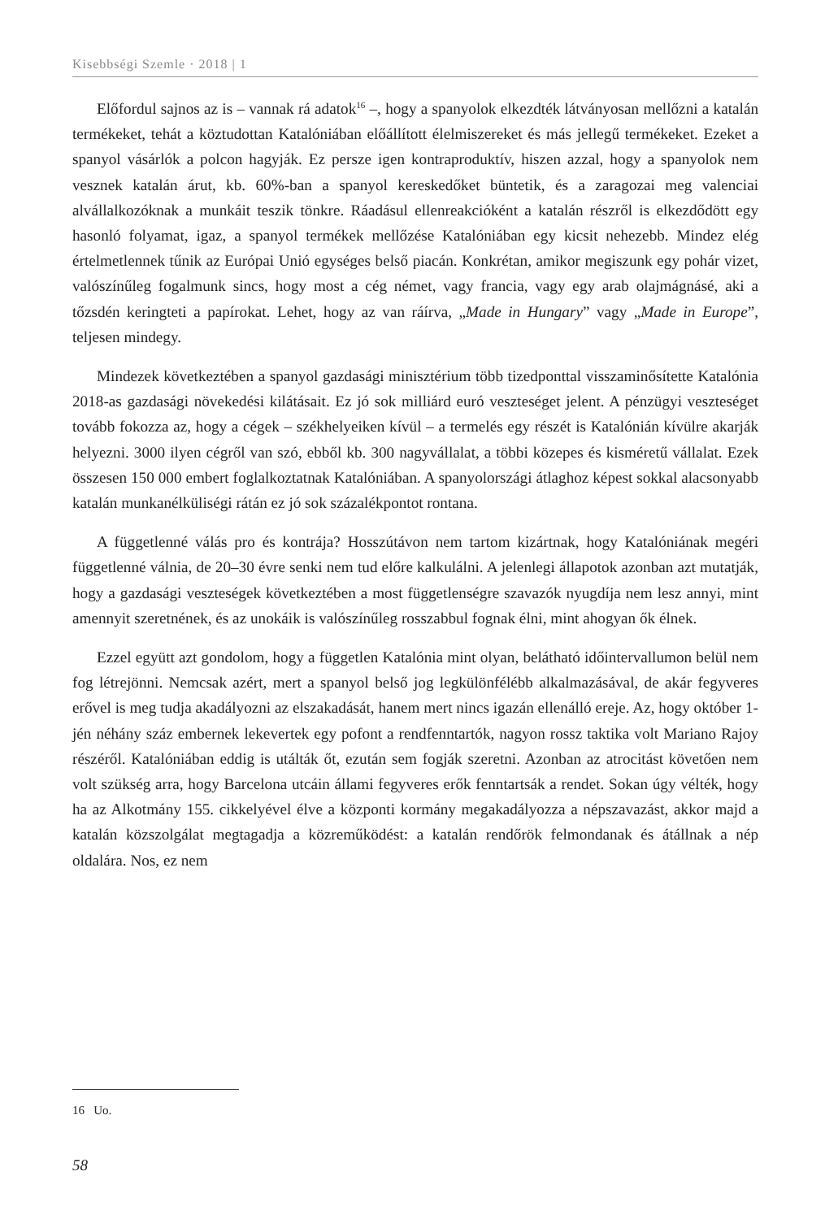Kisebbségi Szemle · 2018 | 1
Előfordul sajnos az is – vannak rá adatok<sup>16</sup> –, hogy a spanyolok elkezdték látványosan mellőzni a katalán termékeket, tehát a köztudottan Katalóniában előállított élelmiszereket és más jellegű termékeket. Ezeket a spanyol vásárlók a polcon hagyják. Ez persze igen kontraproduktív, hiszen azzal, hogy a spanyolok nem vesznek katalán árut, kb. 60%-ban a spanyol kereskedőket büntetik, és a zaragozai meg valenciai alvállalkozóknak a munkáit teszik tönkre. Ráadásul ellenreakcióként a katalán részről is elkezdődött egy hasonló folyamat, igaz, a spanyol termékek mellőzése Katalóniában egy kicsit nehezebb. Mindez elég értelmetlennek tűnik az Európai Unió egységes belső piacán. Konkrétan, amikor megiszunk egy pohár vizet, valószínűleg fogalmunk sincs, hogy most a cég német, vagy francia, vagy egy arab olajmágnásé, aki a tőzsdén keringteti a papírokat. Lehet, hogy az van ráírva, „Made in Hungary” vagy „Made in Europe”, teljesen mindegy.
Mindezek következtében a spanyol gazdasági minisztérium több tizedponttal visszaminősítette Katalónia 2018-as gazdasági növekedési kilátásait. Ez jó sok milliárd euró veszteséget jelent. A pénzügyi veszteséget tovább fokozza az, hogy a cégek – székhelyeiken kívül – a termelés egy részét is Katalónián kívülre akarják helyezni. 3000 ilyen cégről van szó, ebből kb. 300 nagyvállalat, a többi közepes és kisméretű vállalat. Ezek összesen 150 000 embert foglalkoztatnak Katalóniában. A spanyolországi átlaghoz képest sokkal alacsonyabb katalán munkanélküliségi rátán ez jó sok százalékpontot rontana.
A függetlenné válás pro és kontrája? Hosszútávon nem tartom kizártnak, hogy Katalóniának megéri függetlenné válnia, de 20–30 évre senki nem tud előre kalkulálni. A jelenlegi állapotok azonban azt mutatják, hogy a gazdasági veszteségek következtében a most függetlenségre szavazók nyugdíja nem lesz annyi, mint amennyit szeretnének, és az unokáik is valószínűleg rosszabbul fognak élni, mint ahogyan ők élnek.
Ezzel együtt azt gondolom, hogy a független Katalónia mint olyan, belátható időintervallumon belül nem fog létrejönni. Nemcsak azért, mert a spanyol belső jog legkülönfélébb alkalmazásával, de akár fegyveres erővel is meg tudja akadályozni az elszakadását, hanem mert nincs igazán ellenálló ereje. Az, hogy október 1-jén néhány száz embernek lekevertek egy pofont a rendfenntartók, nagyon rossz taktika volt Mariano Rajoy részéről. Katalóniában eddig is utálták őt, ezután sem fogják szeretni. Azonban az atrocitást követően nem volt szükség arra, hogy Barcelona utcáin állami fegyveres erők fenntartsák a rendet. Sokan úgy vélték, hogy ha az Alkotmány 155. cikkelyével élve a központi kormány megakadályozza a népszavazást, akkor majd a katalán közszolgálat megtagadja a közreműködést: a katalán rendőrök felmondanak és átállnak a nép oldalára. Nos, ez nem
16 Uo.
58